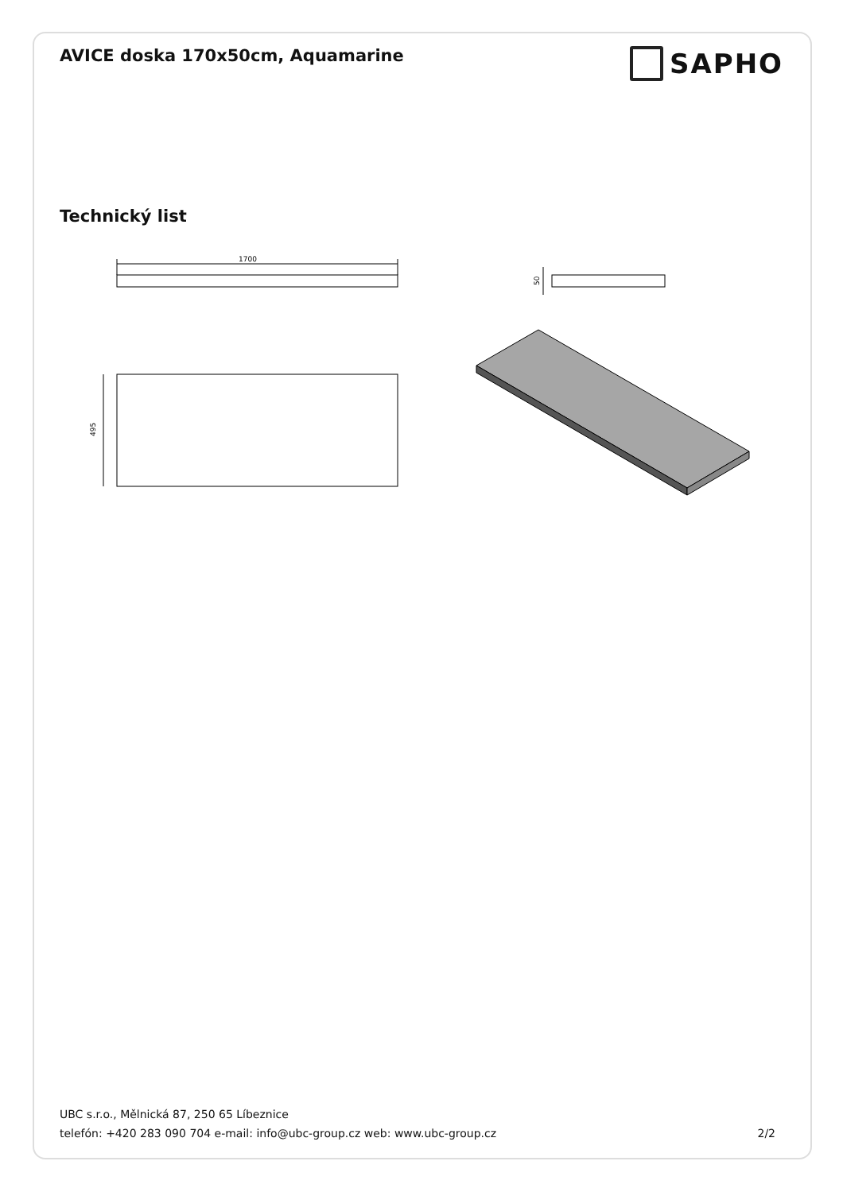AVICE doska 170x50cm, Aquamarine
SAPHO
Technický list
1700
495
50
UBC s.r.o., Mělnická 87, 250 65 Líbeznice
telefón: +420 283 090 704 e-mail: info@ubc-group.cz web: www.ubc-group.cz 2/2